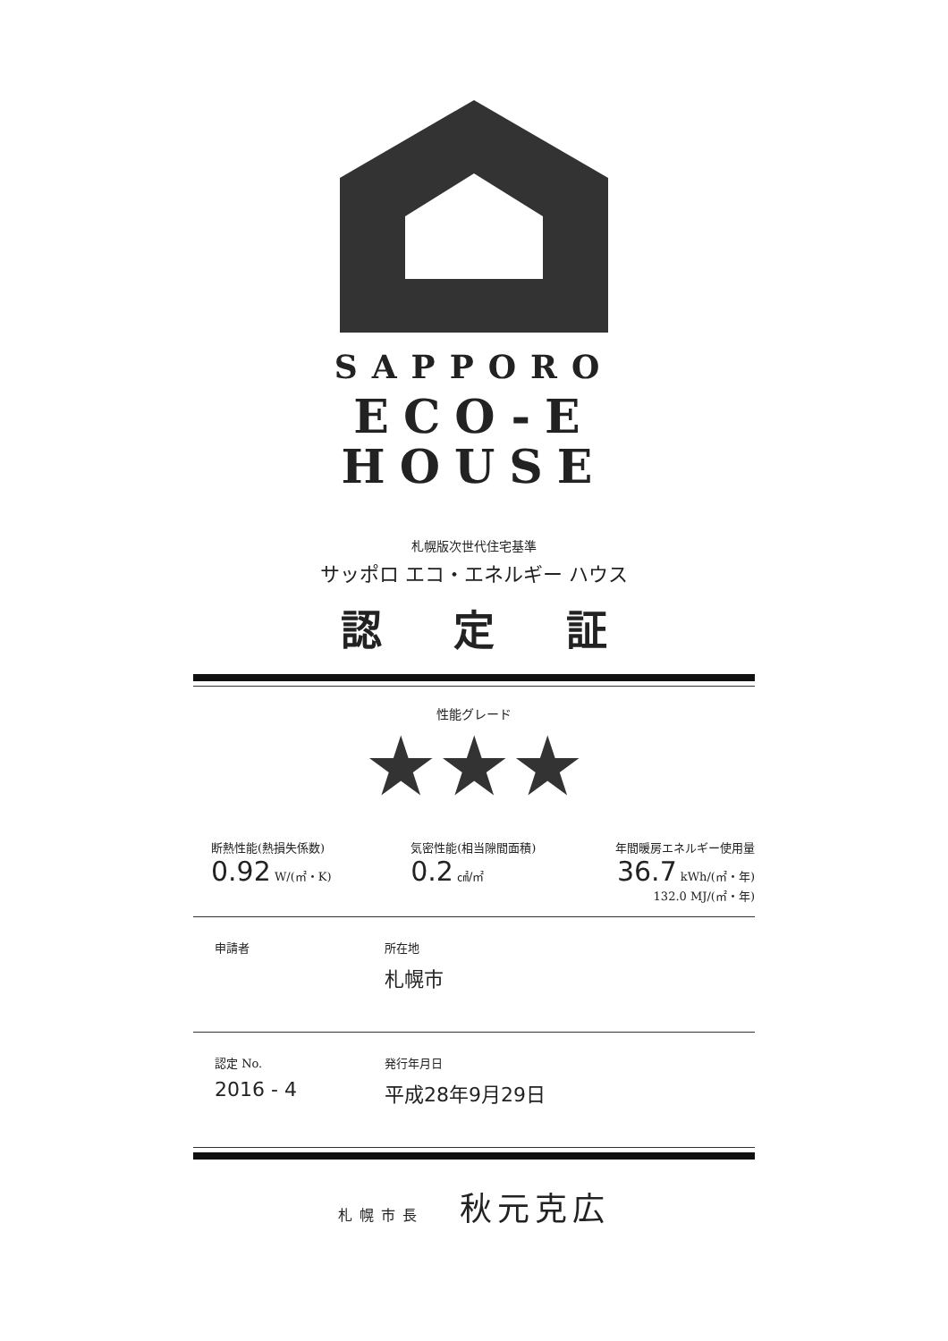SAPPORO
ECO-E
HOUSE
札幌版次世代住宅基準
サッポロ エコ・エネルギー ハウス
認定証
性能グレード
★★★
断熱性能(熱損失係数)
0.92 W/(㎡・K)
気密性能(相当隙間面積)
0.2 ㎠/㎡
年間暖房エネルギー使用量
36.7 kWh/(㎡・年)
132.0 MJ/(㎡・年)
申請者 所在地
札幌市
認定 No.
2016 - 4
発行年月日
平成28年9月29日
札幌市長 秋元克広